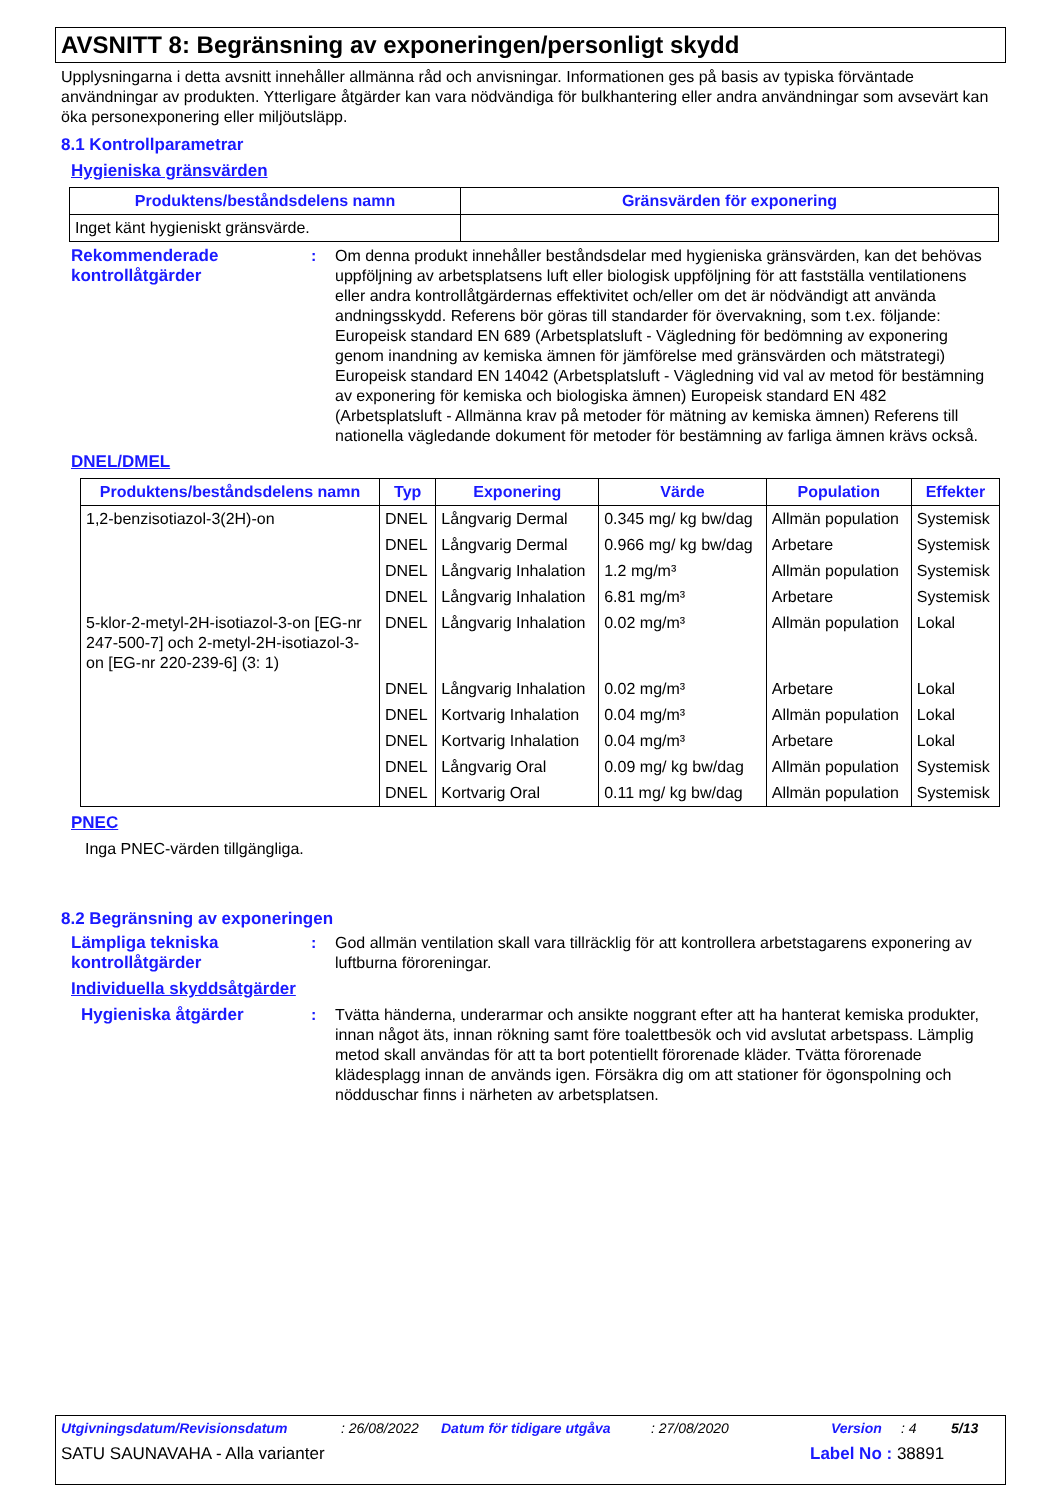AVSNITT 8: Begränsning av exponeringen/personligt skydd
Upplysningarna i detta avsnitt innehåller allmänna råd och anvisningar. Informationen ges på basis av typiska förväntade användningar av produkten. Ytterligare åtgärder kan vara nödvändiga för bulkhantering eller andra användningar som avsevärt kan öka personexponering eller miljöutsläpp.
8.1 Kontrollparametrar
Hygieniska gränsvärden
| Produktens/beståndsdelens namn | Gränsvärden för exponering |
| --- | --- |
| Inget känt hygieniskt gränsvärde. | |
Rekommenderade kontrollåtgärder
: Om denna produkt innehåller beståndsdelar med hygieniska gränsvärden, kan det behövas uppföljning av arbetsplatsens luft eller biologisk uppföljning för att fastställa ventilationens eller andra kontrollåtgärdernas effektivitet och/eller om det är nödvändigt att använda andningsskydd. Referens bör göras till standarder för övervakning, som t.ex. följande: Europeisk standard EN 689 (Arbetsplatsluft - Vägledning för bedömning av exponering genom inandning av kemiska ämnen för jämförelse med gränsvärden och mätstrategi) Europeisk standard EN 14042 (Arbetsplatsluft - Vägledning vid val av metod för bestämning av exponering för kemiska och biologiska ämnen) Europeisk standard EN 482 (Arbetsplatsluft - Allmänna krav på metoder för mätning av kemiska ämnen) Referens till nationella vägledande dokument för metoder för bestämning av farliga ämnen krävs också.
DNEL/DMEL
| Produktens/beståndsdelens namn | Typ | Exponering | Värde | Population | Effekter |
| --- | --- | --- | --- | --- | --- |
| 1,2-benzisotiazol-3(2H)-on | DNEL | Långvarig Dermal | 0.345 mg/ kg bw/dag | Allmän population | Systemisk |
| | DNEL | Långvarig Dermal | 0.966 mg/ kg bw/dag | Arbetare | Systemisk |
| | DNEL | Långvarig Inhalation | 1.2 mg/m³ | Allmän population | Systemisk |
| | DNEL | Långvarig Inhalation | 6.81 mg/m³ | Arbetare | Systemisk |
| 5-klor-2-metyl-2H-isotiazol-3-on [EG-nr 247-500-7] och 2-metyl-2H-isotiazol-3-on [EG-nr 220-239-6] (3: 1) | DNEL | Långvarig Inhalation | 0.02 mg/m³ | Allmän population | Lokal |
| | DNEL | Långvarig Inhalation | 0.02 mg/m³ | Arbetare | Lokal |
| | DNEL | Kortvarig Inhalation | 0.04 mg/m³ | Allmän population | Lokal |
| | DNEL | Kortvarig Inhalation | 0.04 mg/m³ | Arbetare | Lokal |
| | DNEL | Långvarig Oral | 0.09 mg/ kg bw/dag | Allmän population | Systemisk |
| | DNEL | Kortvarig Oral | 0.11 mg/ kg bw/dag | Allmän population | Systemisk |
PNEC
Inga PNEC-värden tillgängliga.
8.2 Begränsning av exponeringen
Lämpliga tekniska kontrollåtgärder
: God allmän ventilation skall vara tillräcklig för att kontrollera arbetstagarens exponering av luftburna föroreningar.
Individuella skyddsåtgärder
Hygieniska åtgärder : Tvätta händerna, underarmar och ansikte noggrant efter att ha hanterat kemiska produkter, innan något äts, innan rökning samt före toalettbesök och vid avslutat arbetspass. Lämplig metod skall användas för att ta bort potentiellt förorenade kläder. Tvätta förorenade klädesplagg innan de används igen. Försäkra dig om att stationer för ögonspolning och nödduschar finns i närheten av arbetsplatsen.
Utgivningsdatum/Revisionsdatum: 26/08/2022 Datum för tidigare utgåva: 27/08/2020 Version: 4 5/13
SATU SAUNAVAHA - Alla varianter Label No : 38891